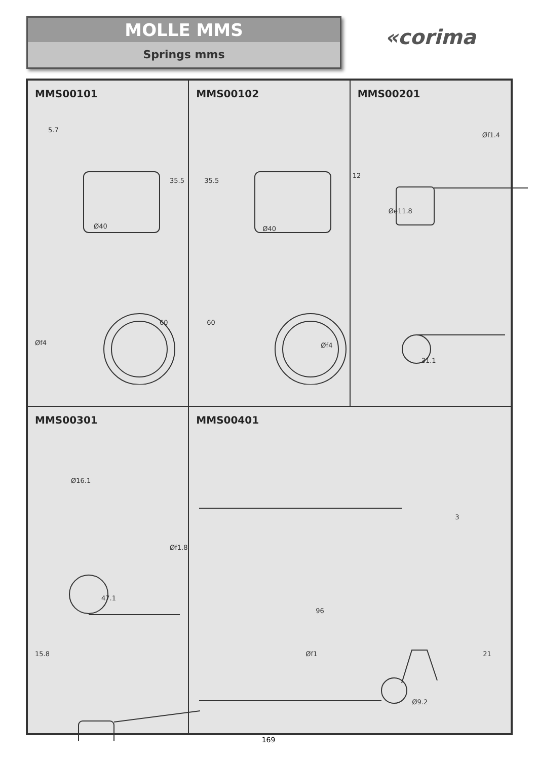MOLLE MMS
Springs mms
«corima
MMS00101
5.7
35.5
Ø40
60
Øf4
MMS00102
35.5
Ø40
60
Øf4
MMS00201
Øf1.4
12
Øe11.8
31.1
MMS00301
Ø16.1
Øf1.8
47.1
15.8
MMS00401
3
96
Øf1 21
Ø9.2
169